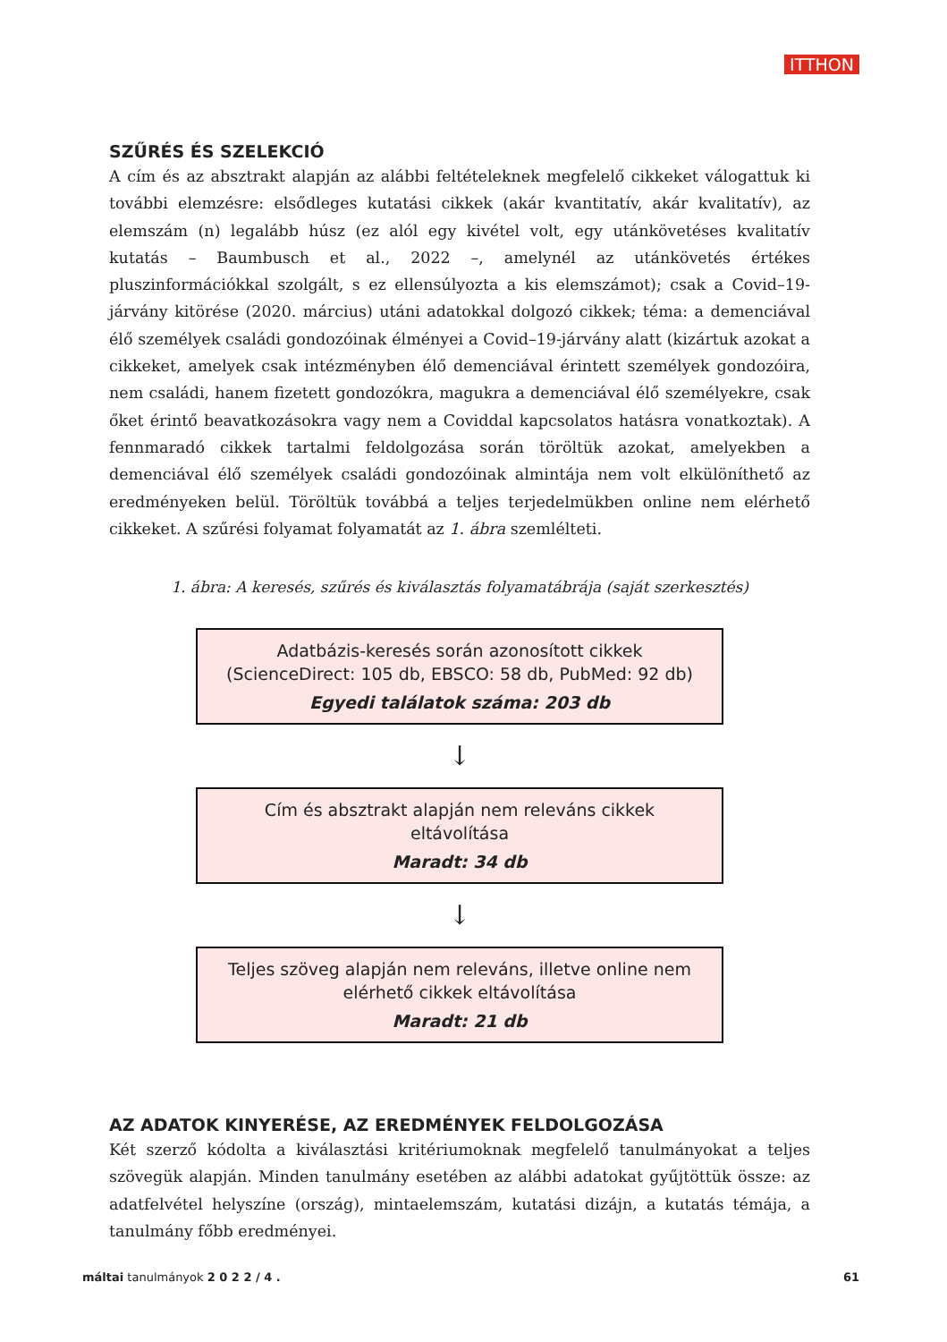ITTHON
SZŰRÉS ÉS SZELEKCIÓ
A cím és az absztrakt alapján az alábbi feltételeknek megfelelő cikkeket válogattuk ki további elemzésre: elsődleges kutatási cikkek (akár kvantitatív, akár kvalitatív), az elemszám (n) legalább húsz (ez alól egy kivétel volt, egy utánkövetéses kvalitatív kutatás – Baumbusch et al., 2022 –, amelynél az utánkövetés értékes pluszinformációkkal szolgált, s ez ellensúlyozta a kis elemszámot); csak a Covid–19-járvány kitörése (2020. március) utáni adatokkal dolgozó cikkek; téma: a demenciával élő személyek családi gondozóinak élményei a Covid–19-járvány alatt (kizártuk azokat a cikkeket, amelyek csak intézményben élő demenciával érintett személyek gondozóira, nem családi, hanem fizetett gondozókra, magukra a demenciával élő személyekre, csak őket érintő beavatkozásokra vagy nem a Coviddal kapcsolatos hatásra vonatkoztak). A fennmaradó cikkek tartalmi feldolgozása során töröltük azokat, amelyekben a demenciával élő személyek családi gondozóinak almintája nem volt elkülöníthető az eredményeken belül. Töröltük továbbá a teljes terjedelmükben online nem elérhető cikkeket. A szűrési folyamat folyamatát az 1. ábra szemlélteti.
1. ábra: A keresés, szűrés és kiválasztás folyamatábrája (saját szerkesztés)
Adatbázis-keresés során azonosított cikkek
(ScienceDirect: 105 db, EBSCO: 58 db, PubMed: 92 db)
Egyedi találatok száma: 203 db
↓
Cím és absztrakt alapján nem releváns cikkek
eltávolítása
Maradt: 34 db
↓
Teljes szöveg alapján nem releváns, illetve online nem
elérhető cikkek eltávolítása
Maradt: 21 db
AZ ADATOK KINYERÉSE, AZ EREDMÉNYEK FELDOLGOZÁSA
Két szerző kódolta a kiválasztási kritériumoknak megfelelő tanulmányokat a teljes szövegük alapján. Minden tanulmány esetében az alábbi adatokat gyűjtöttük össze: az adatfelvétel helyszíne (ország), mintaelemszám, kutatási dizájn, a kutatás témája, a tanulmány főbb eredményei.
máltai tanulmányok 2 0 2 2 / 4 . 61